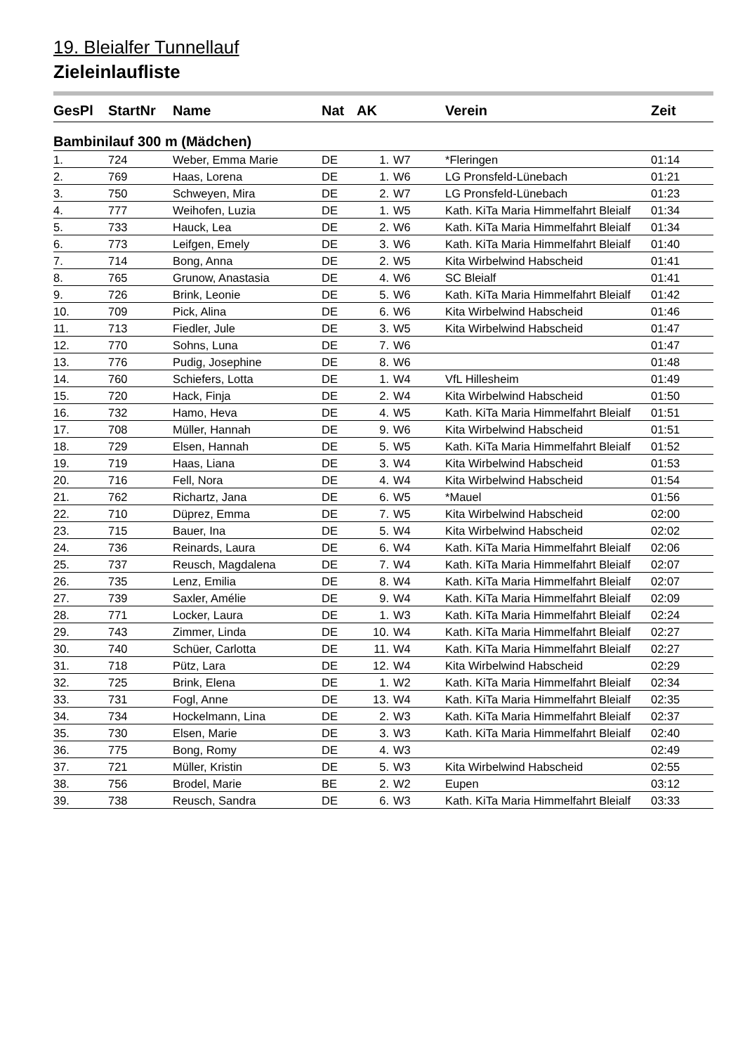19. Bleialfer Tunnellauf
Zieleinlaufliste
| GesPl | StartNr | Name | Nat | AK | | Verein | Zeit |
| --- | --- | --- | --- | --- | --- | --- | --- |
| Bambinilauf 300 m (Mädchen) | | | | | | | |
| 1. | 724 | Weber, Emma Marie | DE | 1. | W7 | *Fleringen | 01:14 |
| 2. | 769 | Haas, Lorena | DE | 1. | W6 | LG Pronsfeld-Lünebach | 01:21 |
| 3. | 750 | Schweyen, Mira | DE | 2. | W7 | LG Pronsfeld-Lünebach | 01:23 |
| 4. | 777 | Weihofen, Luzia | DE | 1. | W5 | Kath. KiTa Maria Himmelfahrt Bleialf | 01:34 |
| 5. | 733 | Hauck, Lea | DE | 2. | W6 | Kath. KiTa Maria Himmelfahrt Bleialf | 01:34 |
| 6. | 773 | Leifgen, Emely | DE | 3. | W6 | Kath. KiTa Maria Himmelfahrt Bleialf | 01:40 |
| 7. | 714 | Bong, Anna | DE | 2. | W5 | Kita Wirbelwind Habscheid | 01:41 |
| 8. | 765 | Grunow, Anastasia | DE | 4. | W6 | SC Bleialf | 01:41 |
| 9. | 726 | Brink, Leonie | DE | 5. | W6 | Kath. KiTa Maria Himmelfahrt Bleialf | 01:42 |
| 10. | 709 | Pick, Alina | DE | 6. | W6 | Kita Wirbelwind Habscheid | 01:46 |
| 11. | 713 | Fiedler, Jule | DE | 3. | W5 | Kita Wirbelwind Habscheid | 01:47 |
| 12. | 770 | Sohns, Luna | DE | 7. | W6 | | 01:47 |
| 13. | 776 | Pudig, Josephine | DE | 8. | W6 | | 01:48 |
| 14. | 760 | Schiefers, Lotta | DE | 1. | W4 | VfL Hillesheim | 01:49 |
| 15. | 720 | Hack, Finja | DE | 2. | W4 | Kita Wirbelwind Habscheid | 01:50 |
| 16. | 732 | Hamo, Heva | DE | 4. | W5 | Kath. KiTa Maria Himmelfahrt Bleialf | 01:51 |
| 17. | 708 | Müller, Hannah | DE | 9. | W6 | Kita Wirbelwind Habscheid | 01:51 |
| 18. | 729 | Elsen, Hannah | DE | 5. | W5 | Kath. KiTa Maria Himmelfahrt Bleialf | 01:52 |
| 19. | 719 | Haas, Liana | DE | 3. | W4 | Kita Wirbelwind Habscheid | 01:53 |
| 20. | 716 | Fell, Nora | DE | 4. | W4 | Kita Wirbelwind Habscheid | 01:54 |
| 21. | 762 | Richartz, Jana | DE | 6. | W5 | *Mauel | 01:56 |
| 22. | 710 | Düprez, Emma | DE | 7. | W5 | Kita Wirbelwind Habscheid | 02:00 |
| 23. | 715 | Bauer, Ina | DE | 5. | W4 | Kita Wirbelwind Habscheid | 02:02 |
| 24. | 736 | Reinards, Laura | DE | 6. | W4 | Kath. KiTa Maria Himmelfahrt Bleialf | 02:06 |
| 25. | 737 | Reusch, Magdalena | DE | 7. | W4 | Kath. KiTa Maria Himmelfahrt Bleialf | 02:07 |
| 26. | 735 | Lenz, Emilia | DE | 8. | W4 | Kath. KiTa Maria Himmelfahrt Bleialf | 02:07 |
| 27. | 739 | Saxler, Amélie | DE | 9. | W4 | Kath. KiTa Maria Himmelfahrt Bleialf | 02:09 |
| 28. | 771 | Locker, Laura | DE | 1. | W3 | Kath. KiTa Maria Himmelfahrt Bleialf | 02:24 |
| 29. | 743 | Zimmer, Linda | DE | 10. | W4 | Kath. KiTa Maria Himmelfahrt Bleialf | 02:27 |
| 30. | 740 | Schüer, Carlotta | DE | 11. | W4 | Kath. KiTa Maria Himmelfahrt Bleialf | 02:27 |
| 31. | 718 | Pütz, Lara | DE | 12. | W4 | Kita Wirbelwind Habscheid | 02:29 |
| 32. | 725 | Brink, Elena | DE | 1. | W2 | Kath. KiTa Maria Himmelfahrt Bleialf | 02:34 |
| 33. | 731 | Fogl, Anne | DE | 13. | W4 | Kath. KiTa Maria Himmelfahrt Bleialf | 02:35 |
| 34. | 734 | Hockelmann, Lina | DE | 2. | W3 | Kath. KiTa Maria Himmelfahrt Bleialf | 02:37 |
| 35. | 730 | Elsen, Marie | DE | 3. | W3 | Kath. KiTa Maria Himmelfahrt Bleialf | 02:40 |
| 36. | 775 | Bong, Romy | DE | 4. | W3 | | 02:49 |
| 37. | 721 | Müller, Kristin | DE | 5. | W3 | Kita Wirbelwind Habscheid | 02:55 |
| 38. | 756 | Brodel, Marie | BE | 2. | W2 | Eupen | 03:12 |
| 39. | 738 | Reusch, Sandra | DE | 6. | W3 | Kath. KiTa Maria Himmelfahrt Bleialf | 03:33 |